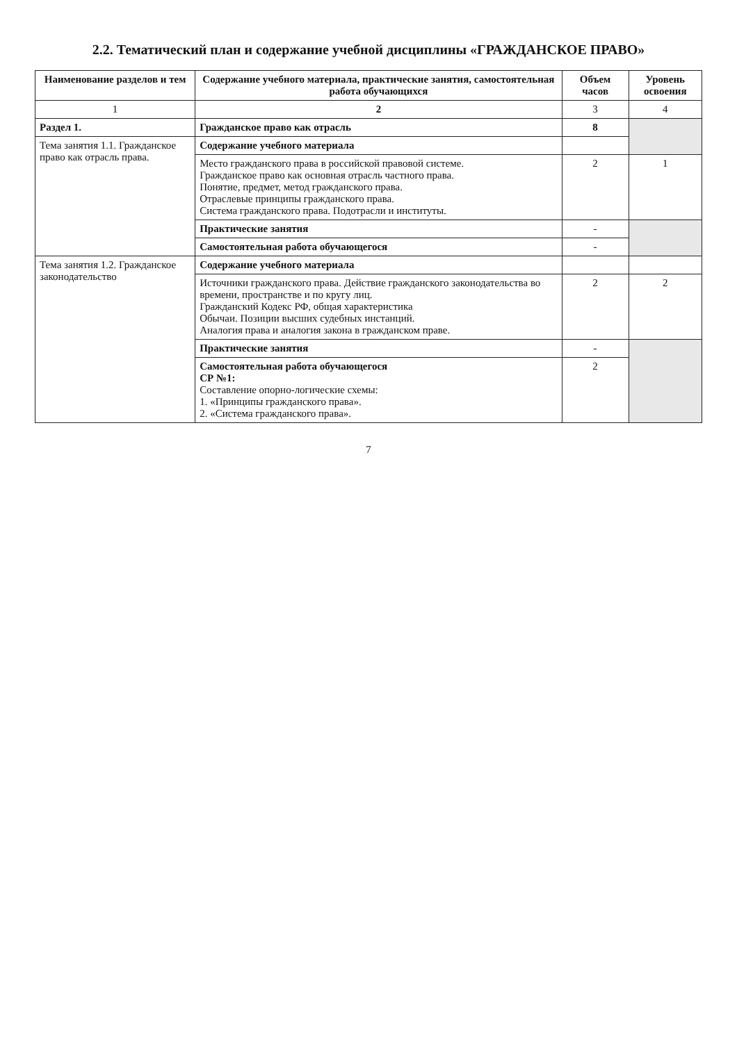2.2. Тематический план и содержание учебной дисциплины «ГРАЖДАНСКОЕ ПРАВО»
| Наименование разделов и тем | Содержание учебного материала, практические занятия, самостоятельная работа обучающихся | Объем часов | Уровень освоения |
| --- | --- | --- | --- |
| 1 | 2 | 3 | 4 |
| Раздел 1. | Гражданское право как отрасль | 8 | |
| Тема занятия 1.1. Гражданское право как отрасль права. | Содержание учебного материала | | |
| | Место гражданского права в российской правовой системе. Гражданское право как основная отрасль частного права. Понятие, предмет, метод гражданского права. Отраслевые принципы гражданского права. Система гражданского права. Подотрасли и институты. | 2 | 1 |
| | Практические занятия | - | |
| | Самостоятельная работа обучающегося | - | |
| Тема занятия 1.2. Гражданское законодательство | Содержание учебного материала | | |
| | Источники гражданского права. Действие гражданского законодательства во времени, пространстве и по кругу лиц. Гражданский Кодекс РФ, общая характеристика Обычаи. Позиции высших судебных инстанций. Аналогия права и аналогия закона в гражданском праве. | 2 | 2 |
| | Практические занятия | - | |
| | Самостоятельная работа обучающегося СР №1: Составление опорно-логические схемы: 1. «Принципы гражданского права». 2. «Система гражданского права». | 2 | |
7